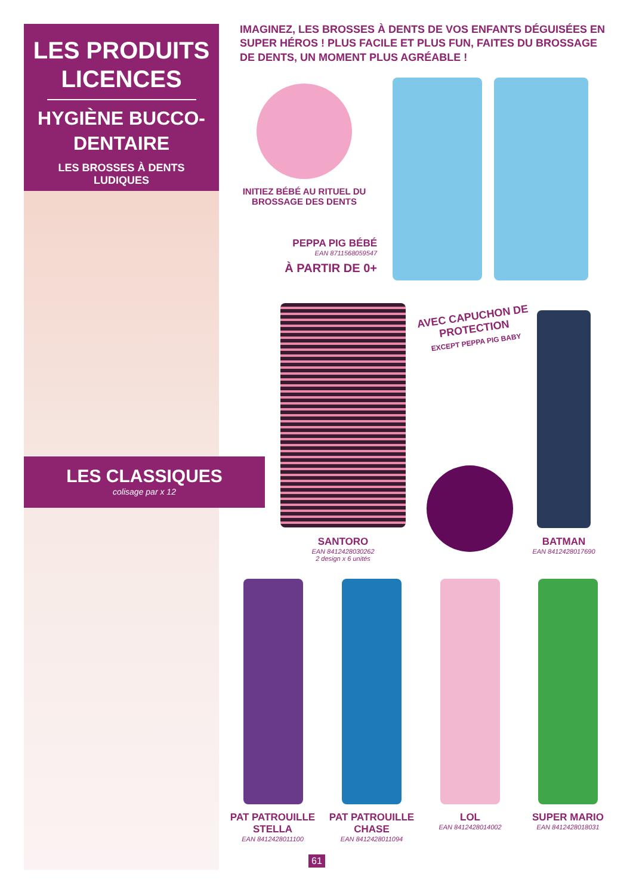LES PRODUITS LICENCES
HYGIÈNE BUCCO-DENTAIRE
LES BROSSES À DENTS LUDIQUES
LES CLASSIQUES
colisage par x 12
IMAGINEZ, LES BROSSES À DENTS DE VOS ENFANTS DÉGUISÉES EN SUPER HÉROS ! PLUS FACILE ET PLUS FUN, FAITES DU BROSSAGE DE DENTS, UN MOMENT PLUS AGRÉABLE !
INITIEZ BÉBÉ AU RITUEL DU BROSSAGE DES DENTS
PEPPA PIG BÉBÉ
EAN 8711568059547
À PARTIR DE 0+
AVEC CAPUCHON DE PROTECTION
EXCEPT PEPPA PIG BABY
SANTORO
EAN 8412428030262
2 design x 6 unités
BATMAN
EAN 8412428017690
PAT PATROUILLE STELLA
EAN 8412428011100
PAT PATROUILLE CHASE
EAN 8412428011094
LOL
EAN 8412428014002
SUPER MARIO
EAN 8412428018031
61